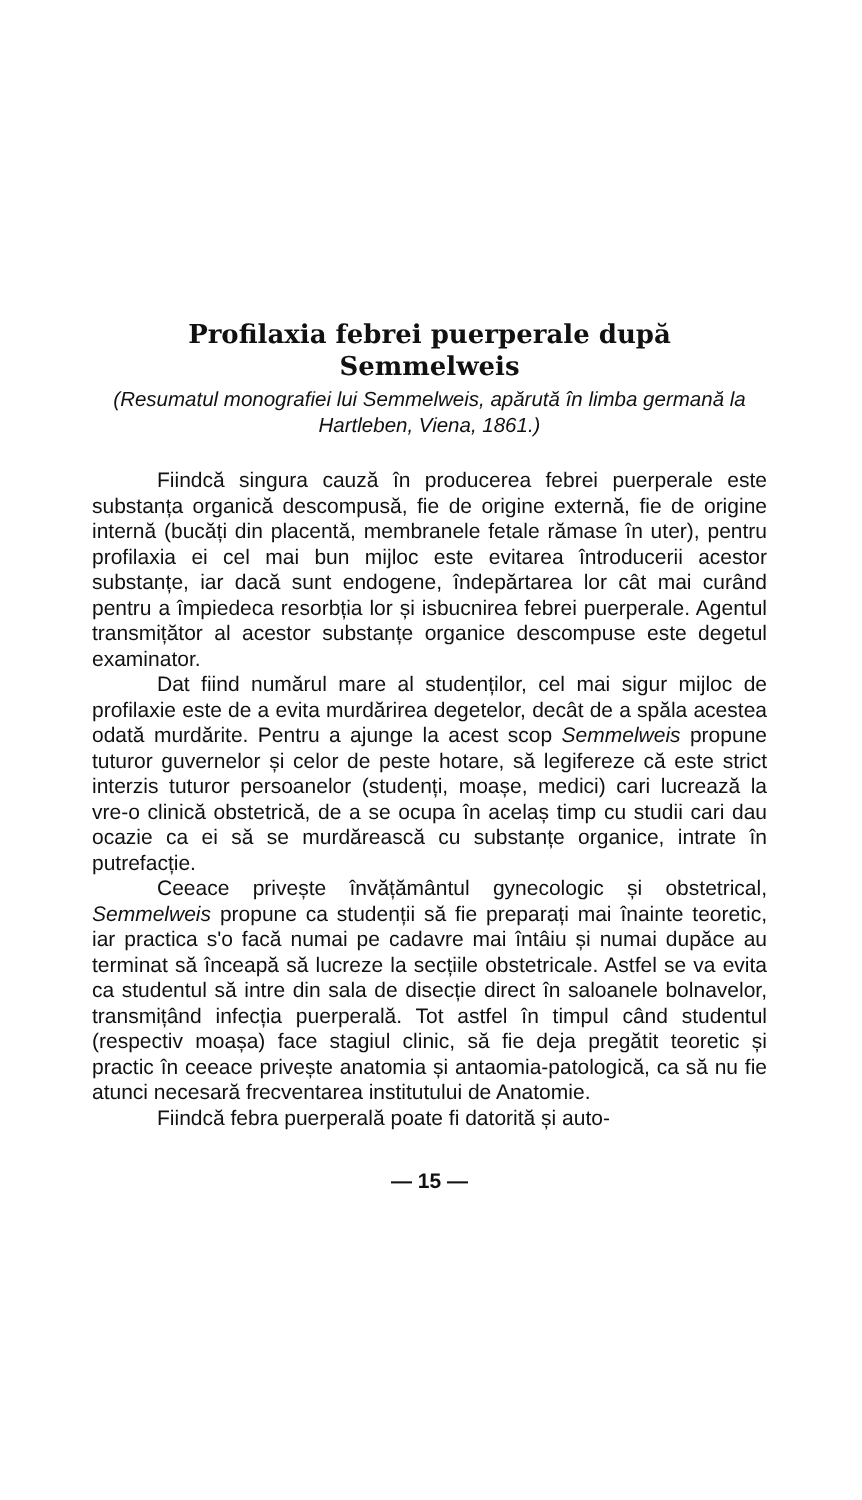Profilaxia febrei puerperale după
Semmelweis
(Resumatul monografiei lui Semmelweis, apărută în limba germană la Hartleben, Viena, 1861.)
Fiindcă singura cauză în producerea febrei puerperale este substanța organică descompusă, fie de origine externă, fie de origine internă (bucăți din placentă, membranele fetale rămase în uter), pentru profilaxia ei cel mai bun mijloc este evitarea întroducerii acestor substanțe, iar dacă sunt endogene, îndepărtarea lor cât mai curând pentru a împiedeca resorbția lor și isbucnirea febrei puerperale. Agentul transmițător al acestor substanțe organice descompuse este degetul examinator.
Dat fiind numărul mare al studenților, cel mai sigur mijloc de profilaxie este de a evita murdărirea degetelor, decât de a spăla acestea odată murdărite. Pentru a ajunge la acest scop Semmelweis propune tuturor guvernelor și celor de peste hotare, să legifereze că este strict interzis tuturor persoanelor (studenți, moașe, medici) cari lucrează la vre-o clinică obstetrică, de a se ocupa în acelaș timp cu studii cari dau ocazie ca ei să se murdărească cu substanțe organice, intrate în putrefacție.
Ceeace privește învățământul gynecologic și obstetrical, Semmelweis propune ca studenții să fie preparați mai înainte teoretic, iar practica s'o facă numai pe cadavre mai întâiu și numai dupăce au terminat să înceapă să lucreze la secțiile obstetricale. Astfel se va evita ca studentul să intre din sala de disecție direct în saloanele bolnavelor, transmițând infecția puerperală. Tot astfel în timpul când studentul (respectiv moașa) face stagiul clinic, să fie deja pregătit teoretic și practic în ceeace privește anatomia și antaomia-patologică, ca să nu fie atunci necesară frecventarea institutului de Anatomie.
Fiindcă febra puerperală poate fi datorită și auto-
— 15 —